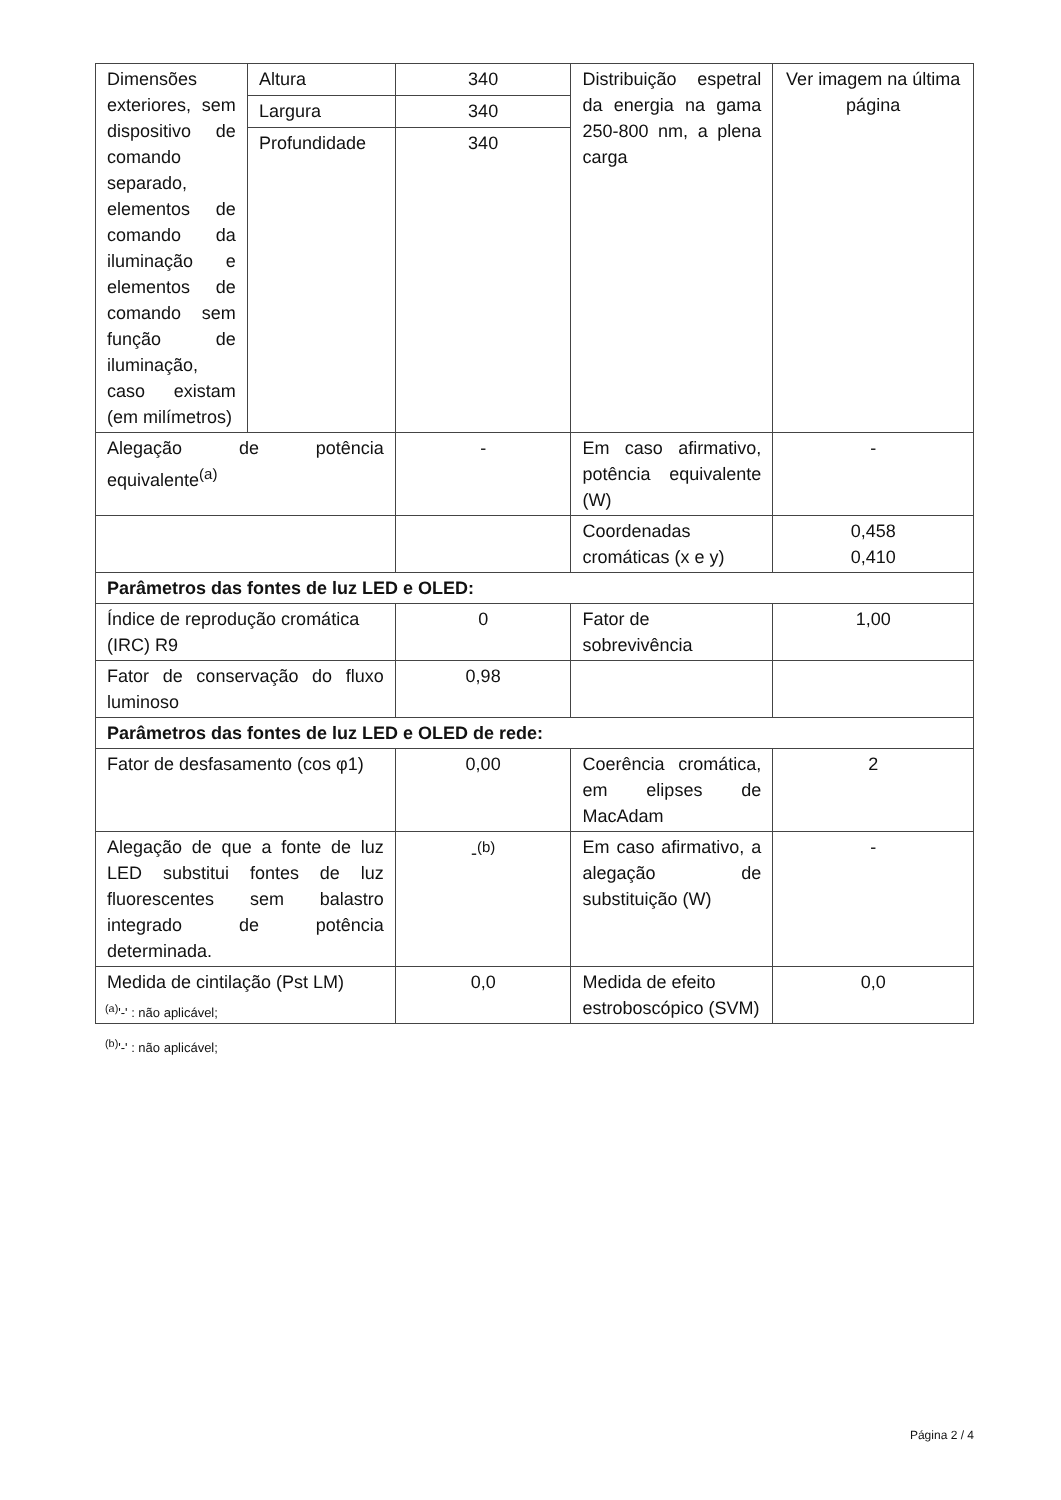| Dimensões exteriores, sem dispositivo de comando separado, elementos de comando da iluminação e elementos de comando sem função de iluminação, caso existam (em milímetros) | Altura | 340 | Distribuição espetral da energia na gama 250-800 nm, a plena carga | Ver imagem na última página |
| | Largura | 340 | | |
| | Profundidade | 340 | | |
| Alegação de potência equivalente<sup>(a)</sup> | | - | Em caso afirmativo, potência equivalente (W) | - |
| | | | Coordenadas cromáticas (x e y) | 0,458 0,410 |
| Parâmetros das fontes de luz LED e OLED: | | | | |
| Índice de reprodução cromática (IRC) R9 | | 0 | Fator de sobrevivência | 1,00 |
| Fator de conservação do fluxo luminoso | | 0,98 | | |
| Parâmetros das fontes de luz LED e OLED de rede: | | | | |
| Fator de desfasamento (cos φ1) | | 0,00 | Coerência cromática, em elipses de MacAdam | 2 |
| Alegação de que a fonte de luz LED substitui fontes de luz fluorescentes sem balastro integrado de potência determinada. | | -<sup>(b)</sup> | Em caso afirmativo, a alegação de substituição (W) | - |
| Medida de cintilação (Pst LM) | | 0,0 | Medida de efeito estroboscópico (SVM) | 0,0 |
<sup>(a)</sup> '-' : não aplicável;
<sup>(b)</sup> '-' : não aplicável;
Página 2 / 4